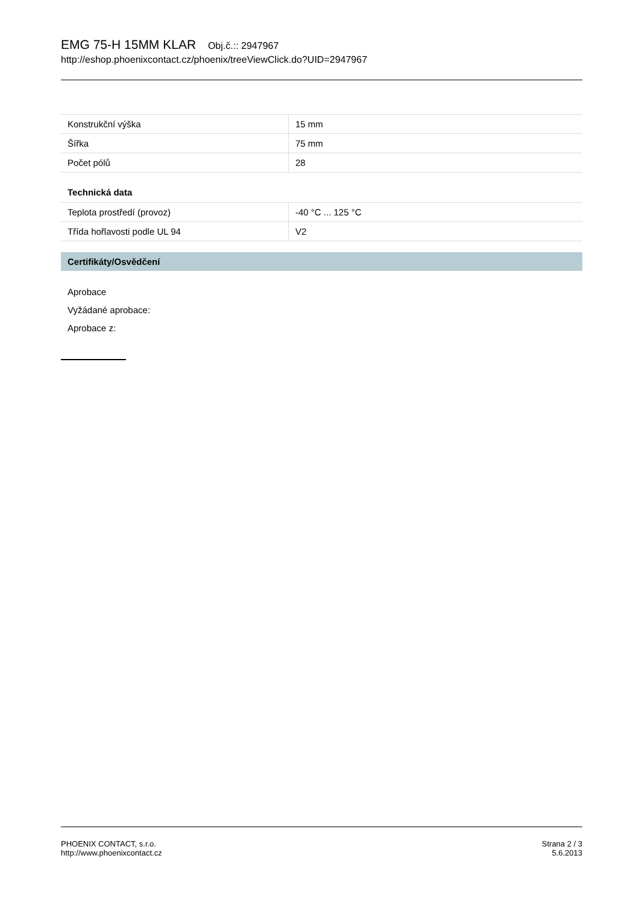EMG 75-H 15MM KLAR Obj.č.:: 2947967
http://eshop.phoenixcontact.cz/phoenix/treeViewClick.do?UID=2947967
| Konstrukční výška | 15 mm |
| Šířka | 75 mm |
| Počet pólů | 28 |
Technická data
| Teplota prostředí (provoz) | -40 °C ... 125 °C |
| Třída hořlavosti podle UL 94 | V2 |
Certifikáty/Osvědčení
Aprobace
Vyžádané aprobace:
Aprobace z:
PHOENIX CONTACT, s.r.o.
http://www.phoenixcontact.cz
Strana 2 / 3
5.6.2013